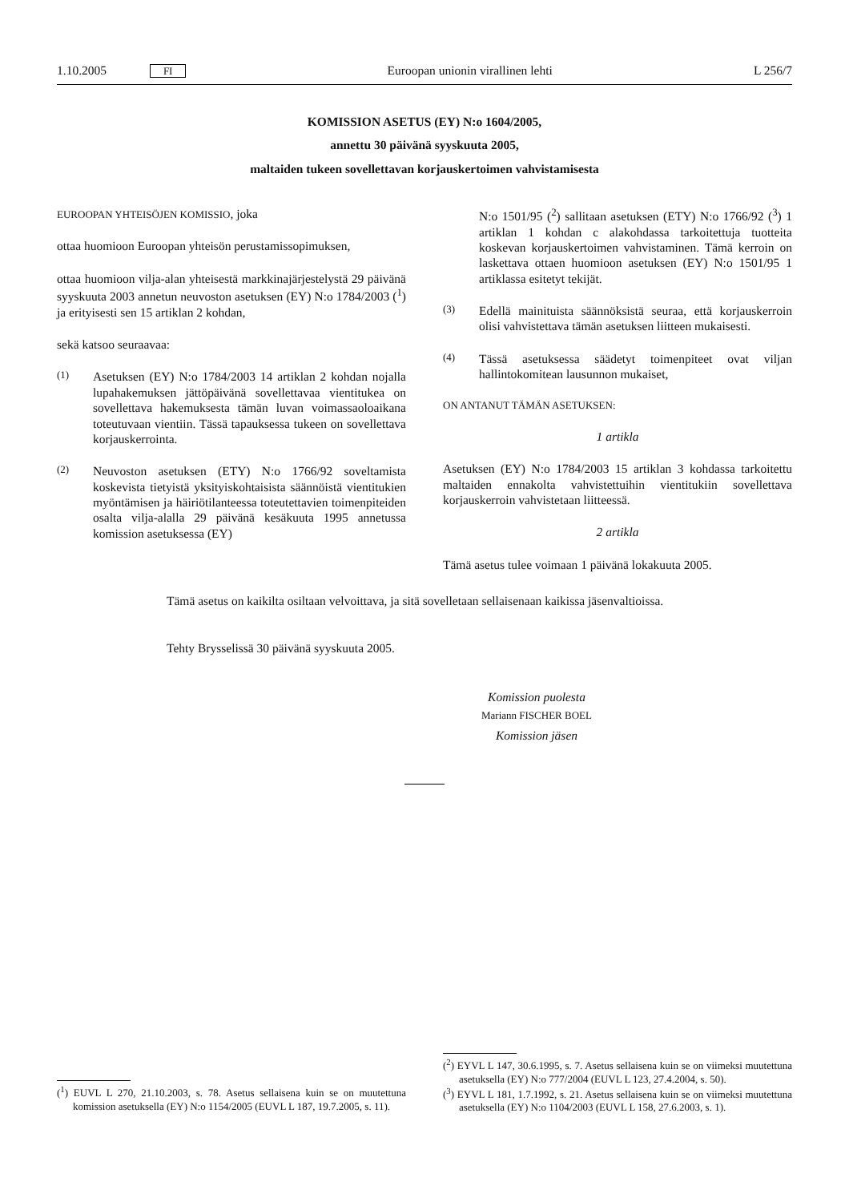1.10.2005 FI Euroopan unionin virallinen lehti L 256/7
KOMISSION ASETUS (EY) N:o 1604/2005,
annettu 30 päivänä syyskuuta 2005,
maltaiden tukeen sovellettavan korjauskertoimen vahvistamisesta
EUROOPAN YHTEISÖJEN KOMISSIO, joka
ottaa huomioon Euroopan yhteisön perustamissopimuksen,
ottaa huomioon vilja-alan yhteisestä markkinajärjestelystä 29 päivänä syyskuuta 2003 annetun neuvoston asetuksen (EY) N:o 1784/2003 (<sup>1</sup>) ja erityisesti sen 15 artiklan 2 kohdan,
sekä katsoo seuraavaa:
(1) Asetuksen (EY) N:o 1784/2003 14 artiklan 2 kohdan nojalla lupahakemuksen jättöpäivänä sovellettavaa vientitukea on sovellettava hakemuksesta tämän luvan voimassaoloaikana toteutuvaan vientiin. Tässä tapauksessa tukeen on sovellettava korjauskerrointa.
(2) Neuvoston asetuksen (ETY) N:o 1766/92 soveltamista koskevista tietyistä yksityiskohtaisista säännöistä vientitukien myöntämisen ja häiriötilanteessa toteutettavien toimenpiteiden osalta vilja-alalla 29 päivänä kesäkuuta 1995 annetussa komission asetuksessa (EY)
N:o 1501/95 (<sup>2</sup>) sallitaan asetuksen (ETY) N:o 1766/92 (<sup>3</sup>) 1 artiklan 1 kohdan c alakohdassa tarkoitettuja tuotteita koskevan korjauskertoimen vahvistaminen. Tämä kerroin on laskettava ottaen huomioon asetuksen (EY) N:o 1501/95 1 artiklassa esitetyt tekijät.
(3) Edellä mainituista säännöksistä seuraa, että korjauskerroin olisi vahvistettava tämän asetuksen liitteen mukaisesti.
(4) Tässä asetuksessa säädetyt toimenpiteet ovat viljan hallintokomitean lausunnon mukaiset,
ON ANTANUT TÄMÄN ASETUKSEN:
1 artikla
Asetuksen (EY) N:o 1784/2003 15 artiklan 3 kohdassa tarkoitettu maltaiden ennakolta vahvistettuihin vientitukiin sovellettava korjauskerroin vahvistetaan liitteessä.
2 artikla
Tämä asetus tulee voimaan 1 päivänä lokakuuta 2005.
Tämä asetus on kaikilta osiltaan velvoittava, ja sitä sovelletaan sellaisenaan kaikissa jäsenvaltioissa.
Tehty Brysselissä 30 päivänä syyskuuta 2005.
Komission puolesta
Mariann FISCHER BOEL
Komission jäsen
(<sup>1</sup>) EUVL L 270, 21.10.2003, s. 78. Asetus sellaisena kuin se on muutettuna komission asetuksella (EY) N:o 1154/2005 (EUVL L 187, 19.7.2005, s. 11).
(<sup>2</sup>) EYVL L 147, 30.6.1995, s. 7. Asetus sellaisena kuin se on viimeksi muutettuna asetuksella (EY) N:o 777/2004 (EUVL L 123, 27.4.2004, s. 50).
(<sup>3</sup>) EYVL L 181, 1.7.1992, s. 21. Asetus sellaisena kuin se on viimeksi muutettuna asetuksella (EY) N:o 1104/2003 (EUVL L 158, 27.6.2003, s. 1).